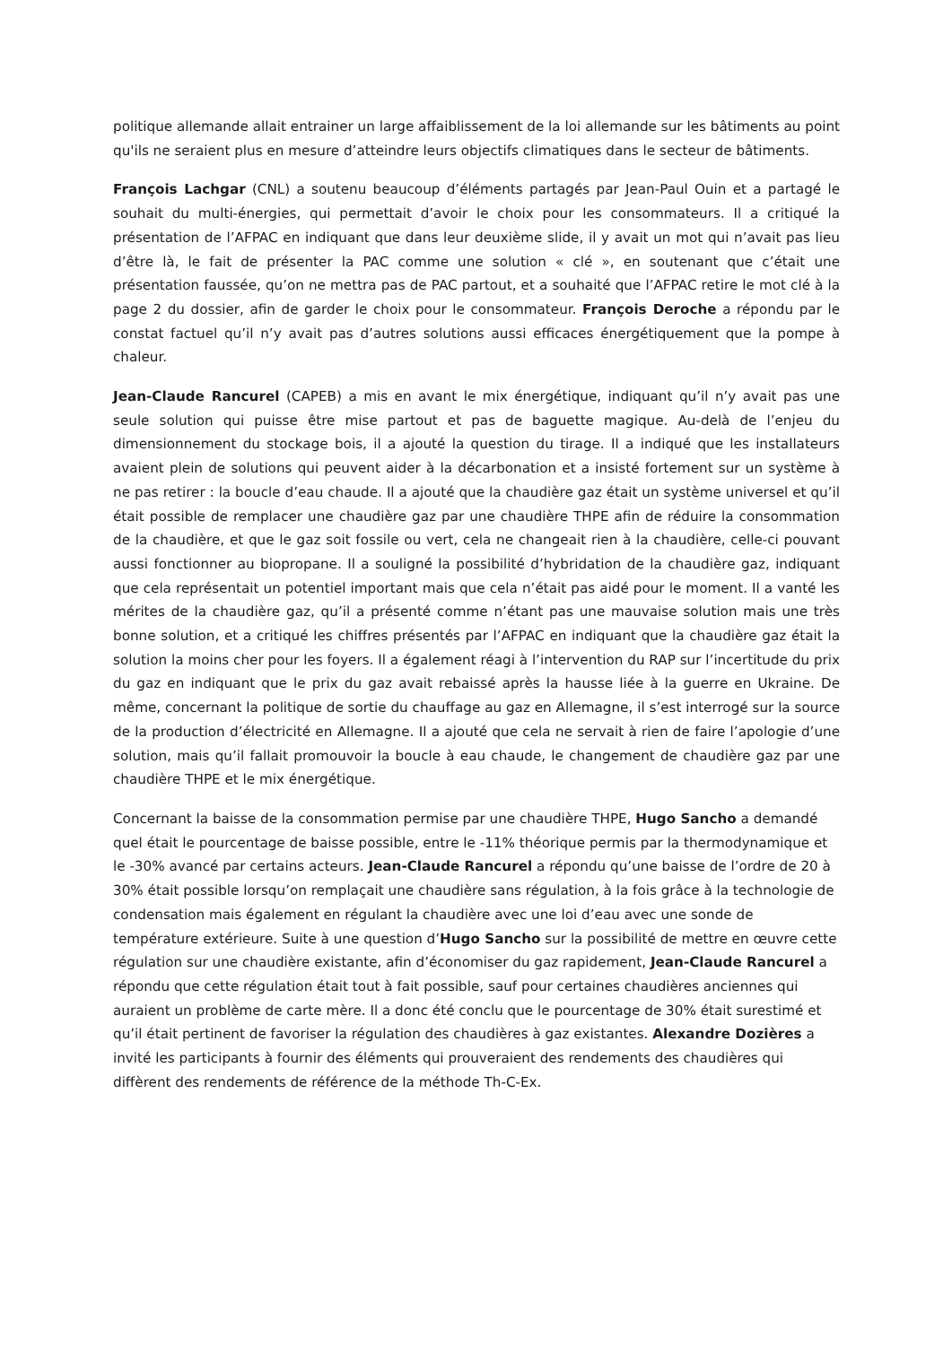politique allemande allait entrainer un large affaiblissement de la loi allemande sur les bâtiments au point qu'ils ne seraient plus en mesure d’atteindre leurs objectifs climatiques dans le secteur de bâtiments.
François Lachgar (CNL) a soutenu beaucoup d’éléments partagés par Jean-Paul Ouin et a partagé le souhait du multi-énergies, qui permettait d’avoir le choix pour les consommateurs. Il a critiqué la présentation de l’AFPAC en indiquant que dans leur deuxième slide, il y avait un mot qui n’avait pas lieu d’être là, le fait de présenter la PAC comme une solution « clé », en soutenant que c’était une présentation faussée, qu’on ne mettra pas de PAC partout, et a souhaité que l’AFPAC retire le mot clé à la page 2 du dossier, afin de garder le choix pour le consommateur. François Deroche a répondu par le constat factuel qu’il n’y avait pas d’autres solutions aussi efficaces énergétiquement que la pompe à chaleur.
Jean-Claude Rancurel (CAPEB) a mis en avant le mix énergétique, indiquant qu’il n’y avait pas une seule solution qui puisse être mise partout et pas de baguette magique. Au-delà de l’enjeu du dimensionnement du stockage bois, il a ajouté la question du tirage. Il a indiqué que les installateurs avaient plein de solutions qui peuvent aider à la décarbonation et a insisté fortement sur un système à ne pas retirer : la boucle d’eau chaude. Il a ajouté que la chaudière gaz était un système universel et qu’il était possible de remplacer une chaudière gaz par une chaudière THPE afin de réduire la consommation de la chaudière, et que le gaz soit fossile ou vert, cela ne changeait rien à la chaudière, celle-ci pouvant aussi fonctionner au biopropane. Il a souligné la possibilité d’hybridation de la chaudière gaz, indiquant que cela représentait un potentiel important mais que cela n’était pas aidé pour le moment. Il a vanté les mérites de la chaudière gaz, qu’il a présenté comme n’étant pas une mauvaise solution mais une très bonne solution, et a critiqué les chiffres présentés par l’AFPAC en indiquant que la chaudière gaz était la solution la moins cher pour les foyers. Il a également réagi à l’intervention du RAP sur l’incertitude du prix du gaz en indiquant que le prix du gaz avait rebaissé après la hausse liée à la guerre en Ukraine. De même, concernant la politique de sortie du chauffage au gaz en Allemagne, il s’est interrogé sur la source de la production d’électricité en Allemagne. Il a ajouté que cela ne servait à rien de faire l’apologie d’une solution, mais qu’il fallait promouvoir la boucle à eau chaude, le changement de chaudière gaz par une chaudière THPE et le mix énergétique.
Concernant la baisse de la consommation permise par une chaudière THPE, Hugo Sancho a demandé quel était le pourcentage de baisse possible, entre le -11% théorique permis par la thermodynamique et le -30% avancé par certains acteurs. Jean-Claude Rancurel a répondu qu’une baisse de l’ordre de 20 à 30% était possible lorsqu’on remplaçait une chaudière sans régulation, à la fois grâce à la technologie de condensation mais également en régulant la chaudière avec une loi d’eau avec une sonde de température extérieure. Suite à une question d’Hugo Sancho sur la possibilité de mettre en œuvre cette régulation sur une chaudière existante, afin d’économiser du gaz rapidement, Jean-Claude Rancurel a répondu que cette régulation était tout à fait possible, sauf pour certaines chaudières anciennes qui auraient un problème de carte mère. Il a donc été conclu que le pourcentage de 30% était surestimé et qu’il était pertinent de favoriser la régulation des chaudières à gaz existantes. Alexandre Dozières a invité les participants à fournir des éléments qui prouveraient des rendements des chaudières qui diffèrent des rendements de référence de la méthode Th-C-Ex.